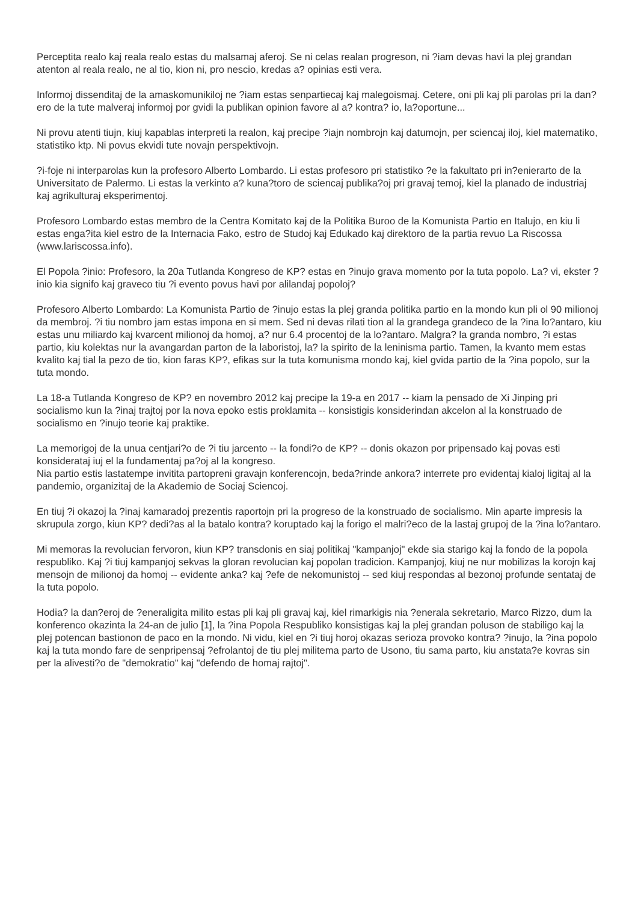Perceptita realo kaj reala realo estas du malsamaj aferoj. Se ni celas realan progreson, ni ?iam devas havi la plej grandan atenton al reala realo, ne al tio, kion ni, pro nescio, kredas a? opinias esti vera.
Informoj dissenditaj de la amaskomunikiloj ne ?iam estas senpartiecaj kaj malegoismaj. Cetere, oni pli kaj pli parolas pri la dan?ero de la tute malveraj informoj por gvidi la publikan opinion favore al a? kontra? io, la?oportune...
Ni provu atenti tiujn, kiuj kapablas interpreti la realon, kaj precipe ?iajn nombrojn kaj datumojn, per sciencaj iloj, kiel matematiko, statistiko ktp. Ni povus ekvidi tute novajn perspektivojn.
?i-foje ni interparolas kun la profesoro Alberto Lombardo. Li estas profesoro pri statistiko ?e la fakultato pri in?enierarto de la Universitato de Palermo. Li estas la verkinto a? kuna?toro de sciencaj publika?oj pri gravaj temoj, kiel la planado de industriaj kaj agrikulturaj eksperimentoj.
Profesoro Lombardo estas membro de la Centra Komitato kaj de la Politika Buroo de la Komunista Partio en Italujo, en kiu li estas enga?ita kiel estro de la Internacia Fako, estro de Studoj kaj Edukado kaj direktoro de la partia revuo La Riscossa (www.lariscossa.info).
El Popola ?inio: Profesoro, la 20a Tutlanda Kongreso de KP? estas en ?inujo grava momento por la tuta popolo. La? vi, ekster ?inio kia signifo kaj graveco tiu ?i evento povus havi por alilandaj popoloj?
Profesoro Alberto Lombardo: La Komunista Partio de ?inujo estas la plej granda politika partio en la mondo kun pli ol 90 milionoj da membroj. ?i tiu nombro jam estas impona en si mem. Sed ni devas rilati tion al la grandega grandeco de la ?ina lo?antaro, kiu estas unu miliardo kaj kvarcent milionoj da homoj, a? nur 6.4 procentoj de la lo?antaro. Malgra? la granda nombro, ?i estas partio, kiu kolektas nur la avangardan parton de la laboristoj, la? la spirito de la leninisma partio. Tamen, la kvanto mem estas kvalito kaj tial la pezo de tio, kion faras KP?, efikas sur la tuta komunisma mondo kaj, kiel gvida partio de la ?ina popolo, sur la tuta mondo.
La 18-a Tutlanda Kongreso de KP? en novembro 2012 kaj precipe la 19-a en 2017 -- kiam la pensado de Xi Jinping pri socialismo kun la ?inaj trajtoj por la nova epoko estis proklamita -- konsistigis konsiderindan akcelon al la konstruado de socialismo en ?inujo teorie kaj praktike.
La memorigoj de la unua centjari?o de ?i tiu jarcento -- la fondi?o de KP? -- donis okazon por pripensado kaj povas esti konsiderataj iuj el la fundamentaj pa?oj al la kongreso.
Nia partio estis lastatempe invitita partopreni gravajn konferencojn, beda?rinde ankora? interrete pro evidentaj kialoj ligitaj al la pandemio, organizitaj de la Akademio de Sociaj Sciencoj.
En tiuj ?i okazoj la ?inaj kamaradoj prezentis raportojn pri la progreso de la konstruado de socialismo. Min aparte impresis la skrupula zorgo, kiun KP? dedi?as al la batalo kontra? koruptado kaj la forigo el malri?eco de la lastaj grupoj de la ?ina lo?antaro.
Mi memoras la revolucian fervoron, kiun KP? transdonis en siaj politikaj "kampanjoj" ekde sia starigo kaj la fondo de la popola respubliko. Kaj ?i tiuj kampanjoj sekvas la gloran revolucian kaj popolan tradicion. Kampanjoj, kiuj ne nur mobilizas la korojn kaj mensojn de milionoj da homoj -- evidente anka? kaj ?efe de nekomunistoj -- sed kiuj respondas al bezonoj profunde sentataj de la tuta popolo.
Hodia? la dan?eroj de ?eneraligita milito estas pli kaj pli gravaj kaj, kiel rimarkigis nia ?enerala sekretario, Marco Rizzo, dum la konferenco okazinta la 24-an de julio [1], la ?ina Popola Respubliko konsistigas kaj la plej grandan poluson de stabiligo kaj la plej potencan bastionon de paco en la mondo. Ni vidu, kiel en ?i tiuj horoj okazas serioza provoko kontra? ?inujo, la ?ina popolo kaj la tuta mondo fare de senpripensaj ?efrolantoj de tiu plej militema parto de Usono, tiu sama parto, kiu anstata?e kovras sin per la alivesti?o de "demokratio" kaj "defendo de homaj rajtoj".